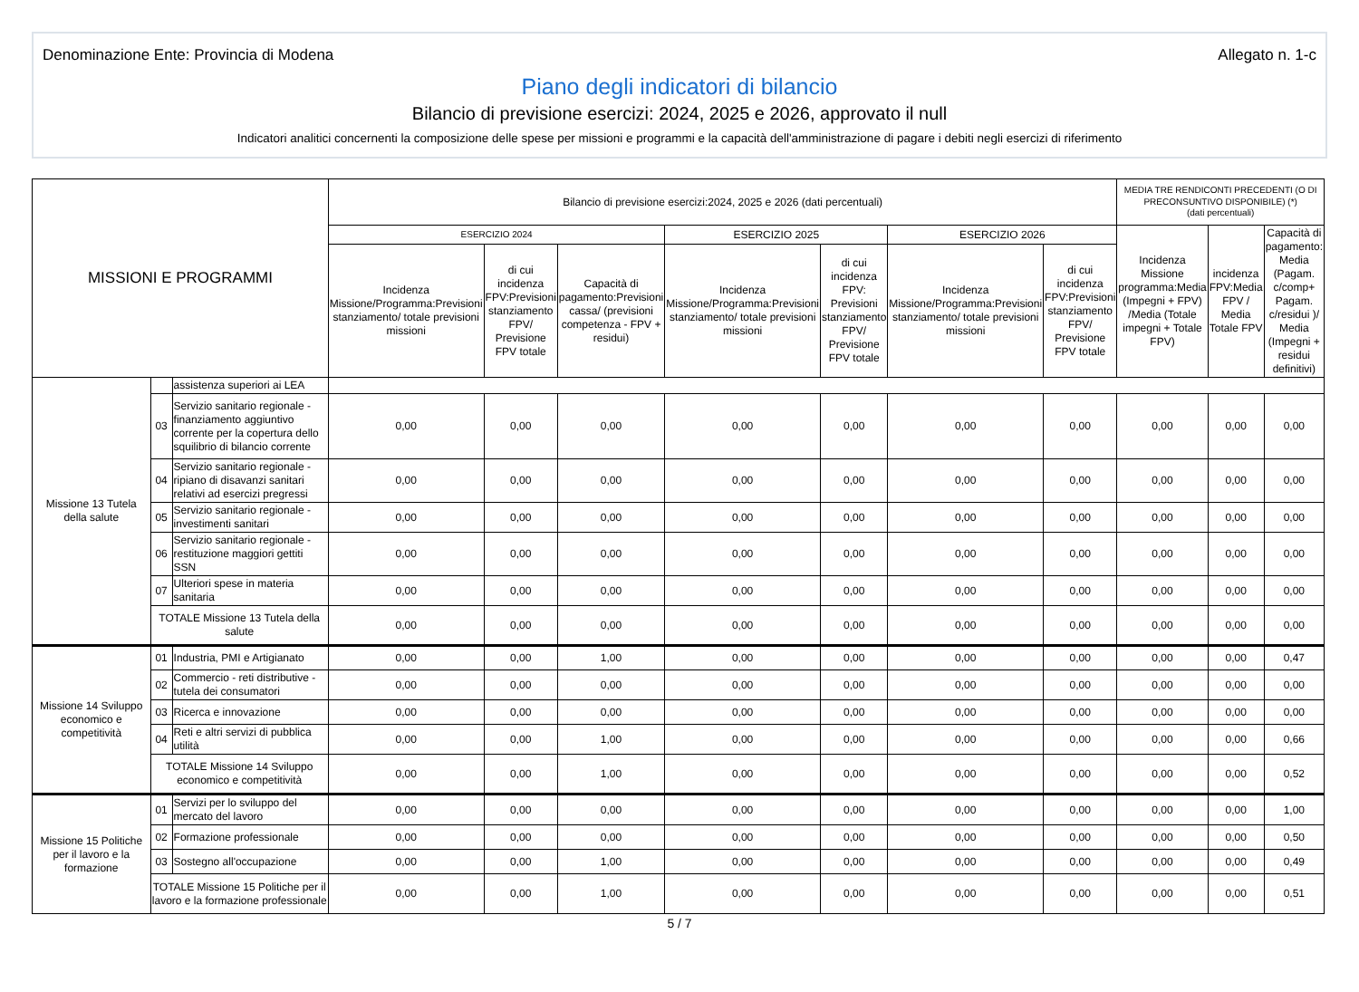Denominazione Ente: Provincia di Modena Allegato n. 1-c
Piano degli indicatori di bilancio
Bilancio di previsione esercizi: 2024, 2025 e 2026, approvato il null
Indicatori analitici concernenti la composizione delle spese per missioni e programmi e la capacità dell'amministrazione di pagare i debiti negli esercizi di riferimento
| MISSIONI E PROGRAMMI | | | Bilancio di previsione esercizi:2024, 2025 e 2026 (dati percentuali) | | | | | | | MEDIA TRE RENDICONTI PRECEDENTI (O DI PRECONSUNTIVO DISPONIBILE) (*) (dati percentuali) | | |
| --- | --- | --- | --- | --- | --- | --- | --- | --- | --- | --- | --- | --- |
| | | | ESERCIZIO 2024 | | | ESERCIZIO 2025 | | ESERCIZIO 2026 | | Incidenza Missione programma:Media (Impegni + FPV) /Media (Totale impegni + Totale FPV) | incidenza FPV:Media FPV / Media Totale FPV | Capacità di pagamento: Media (Pagam. c/comp+ Pagam. c/residui )/ Media (Impegni + residui definitivi) |
| | | | Incidenza Missione/Programma:Previsioni stanziamento/ totale previsioni missioni | di cui incidenza FPV:Previsioni stanziamento FPV/ Previsione FPV totale | Capacità di pagamento:Previsioni cassa/ (previsioni competenza - FPV + residui) | Incidenza Missione/Programma:Previsioni stanziamento/ totale previsioni missioni | di cui incidenza FPV: Previsioni stanziamento FPV/ Previsione FPV totale | Incidenza Missione/Programma:Previsioni stanziamento/ totale previsioni missioni | di cui incidenza FPV:Previsioni stanziamento FPV/ Previsione FPV totale | | | |
| Missione 13 Tutela della salute | | assistenza superiori ai LEA | | | | | | | | | | |
| | 03 | Servizio sanitario regionale - finanziamento aggiuntivo corrente per la copertura dello squilibrio di bilancio corrente | 0,00 | 0,00 | 0,00 | 0,00 | 0,00 | 0,00 | 0,00 | 0,00 | 0,00 | 0,00 |
| | 04 | Servizio sanitario regionale - ripiano di disavanzi sanitari relativi ad esercizi pregressi | 0,00 | 0,00 | 0,00 | 0,00 | 0,00 | 0,00 | 0,00 | 0,00 | 0,00 | 0,00 |
| | 05 | Servizio sanitario regionale - investimenti sanitari | 0,00 | 0,00 | 0,00 | 0,00 | 0,00 | 0,00 | 0,00 | 0,00 | 0,00 | 0,00 |
| | 06 | Servizio sanitario regionale - restituzione maggiori gettiti SSN | 0,00 | 0,00 | 0,00 | 0,00 | 0,00 | 0,00 | 0,00 | 0,00 | 0,00 | 0,00 |
| | 07 | Ulteriori spese in materia sanitaria | 0,00 | 0,00 | 0,00 | 0,00 | 0,00 | 0,00 | 0,00 | 0,00 | 0,00 | 0,00 |
| | TOTALE Missione 13 Tutela della salute | | 0,00 | 0,00 | 0,00 | 0,00 | 0,00 | 0,00 | 0,00 | 0,00 | 0,00 | 0,00 |
| Missione 14 Sviluppo economico e competitività | 01 | Industria, PMI e Artigianato | 0,00 | 0,00 | 1,00 | 0,00 | 0,00 | 0,00 | 0,00 | 0,00 | 0,00 | 0,47 |
| | 02 | Commercio - reti distributive - tutela dei consumatori | 0,00 | 0,00 | 0,00 | 0,00 | 0,00 | 0,00 | 0,00 | 0,00 | 0,00 | 0,00 |
| | 03 | Ricerca e innovazione | 0,00 | 0,00 | 0,00 | 0,00 | 0,00 | 0,00 | 0,00 | 0,00 | 0,00 | 0,00 |
| | 04 | Reti e altri servizi di pubblica utilità | 0,00 | 0,00 | 1,00 | 0,00 | 0,00 | 0,00 | 0,00 | 0,00 | 0,00 | 0,66 |
| | TOTALE Missione 14 Sviluppo economico e competitività | | 0,00 | 0,00 | 1,00 | 0,00 | 0,00 | 0,00 | 0,00 | 0,00 | 0,00 | 0,52 |
| Missione 15 Politiche per il lavoro e la formazione | 01 | Servizi per lo sviluppo del mercato del lavoro | 0,00 | 0,00 | 0,00 | 0,00 | 0,00 | 0,00 | 0,00 | 0,00 | 0,00 | 1,00 |
| | 02 | Formazione professionale | 0,00 | 0,00 | 0,00 | 0,00 | 0,00 | 0,00 | 0,00 | 0,00 | 0,00 | 0,50 |
| | 03 | Sostegno all'occupazione | 0,00 | 0,00 | 1,00 | 0,00 | 0,00 | 0,00 | 0,00 | 0,00 | 0,00 | 0,49 |
| | TOTALE Missione 15 Politiche per il lavoro e la formazione professionale | | 0,00 | 0,00 | 1,00 | 0,00 | 0,00 | 0,00 | 0,00 | 0,00 | 0,00 | 0,51 |
5 / 7